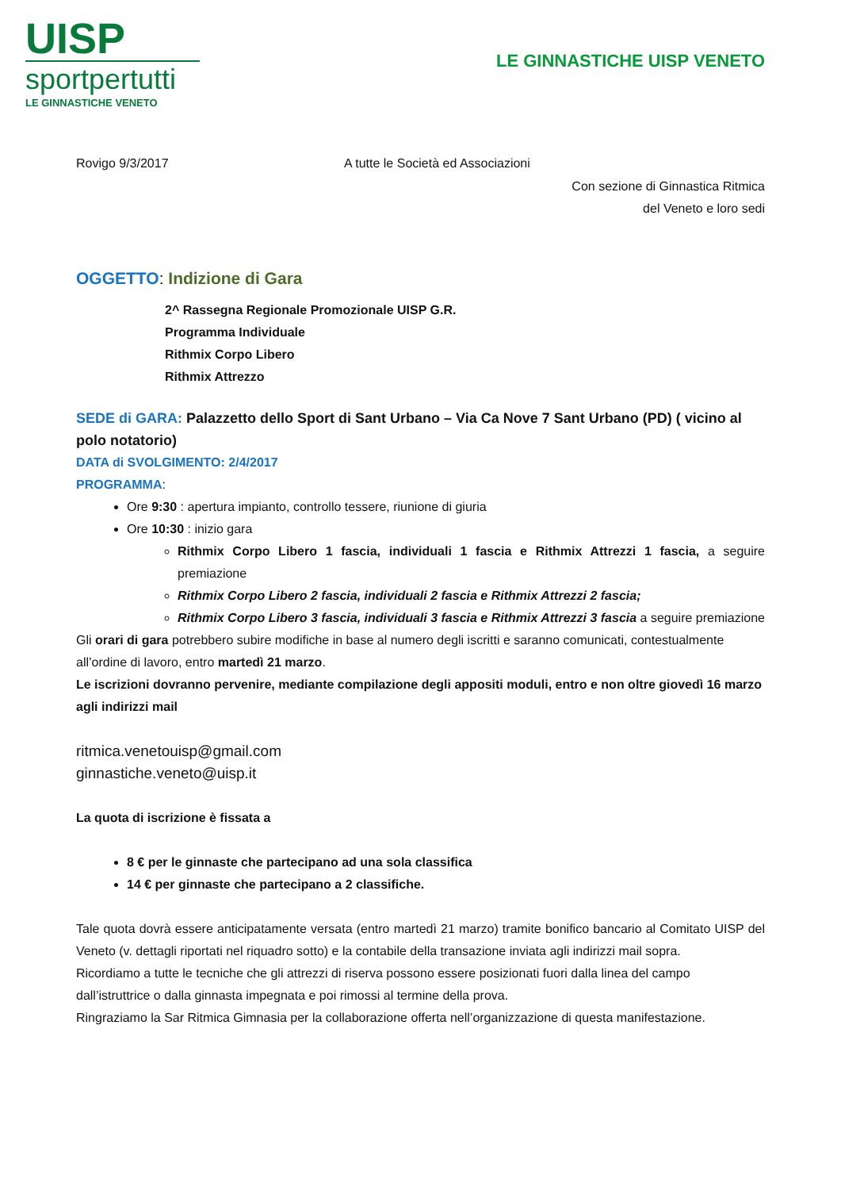UISP
sportpertutti
LE GINNASTICHE VENETO
LE GINNASTICHE UISP VENETO
Rovigo 9/3/2017 A tutte le Società ed Associazioni
Con sezione di Ginnastica Ritmica
del Veneto e loro sedi
OGGETTO: Indizione di Gara
2^ Rassegna Regionale Promozionale UISP G.R.
Programma Individuale
Rithmix Corpo Libero
Rithmix Attrezzo
SEDE di GARA: Palazzetto dello Sport di Sant Urbano – Via Ca Nove 7 Sant Urbano (PD) ( vicino al polo notatorio)
DATA di SVOLGIMENTO: 2/4/2017
PROGRAMMA:
Ore 9:30 : apertura impianto, controllo tessere, riunione di giuria
Ore 10:30 : inizio gara
Rithmix Corpo Libero 1 fascia, individuali 1 fascia e Rithmix Attrezzi 1 fascia, a seguire premiazione
Rithmix Corpo Libero 2 fascia, individuali 2 fascia e Rithmix Attrezzi 2 fascia;
Rithmix Corpo Libero 3 fascia, individuali 3 fascia e Rithmix Attrezzi 3 fascia a seguire premiazione
Gli orari di gara potrebbero subire modifiche in base al numero degli iscritti e saranno comunicati, contestualmente all’ordine di lavoro, entro martedì 21 marzo.
Le iscrizioni dovranno pervenire, mediante compilazione degli appositi moduli, entro e non oltre giovedì 16 marzo agli indirizzi mail
ritmica.venetouisp@gmail.com
ginnastiche.veneto@uisp.it
La quota di iscrizione è fissata a
8 € per le ginnaste che partecipano ad una sola classifica
14 € per ginnaste che partecipano a 2 classifiche.
Tale quota dovrà essere anticipatamente versata (entro martedì 21 marzo) tramite bonifico bancario al Comitato UISP del Veneto (v. dettagli riportati nel riquadro sotto) e la contabile della transazione inviata agli indirizzi mail sopra.
Ricordiamo a tutte le tecniche che gli attrezzi di riserva possono essere posizionati fuori dalla linea del campo dall’istruttrice o dalla ginnasta impegnata e poi rimossi al termine della prova.
Ringraziamo la Sar Ritmica Gimnasia per la collaborazione offerta nell’organizzazione di questa manifestazione.